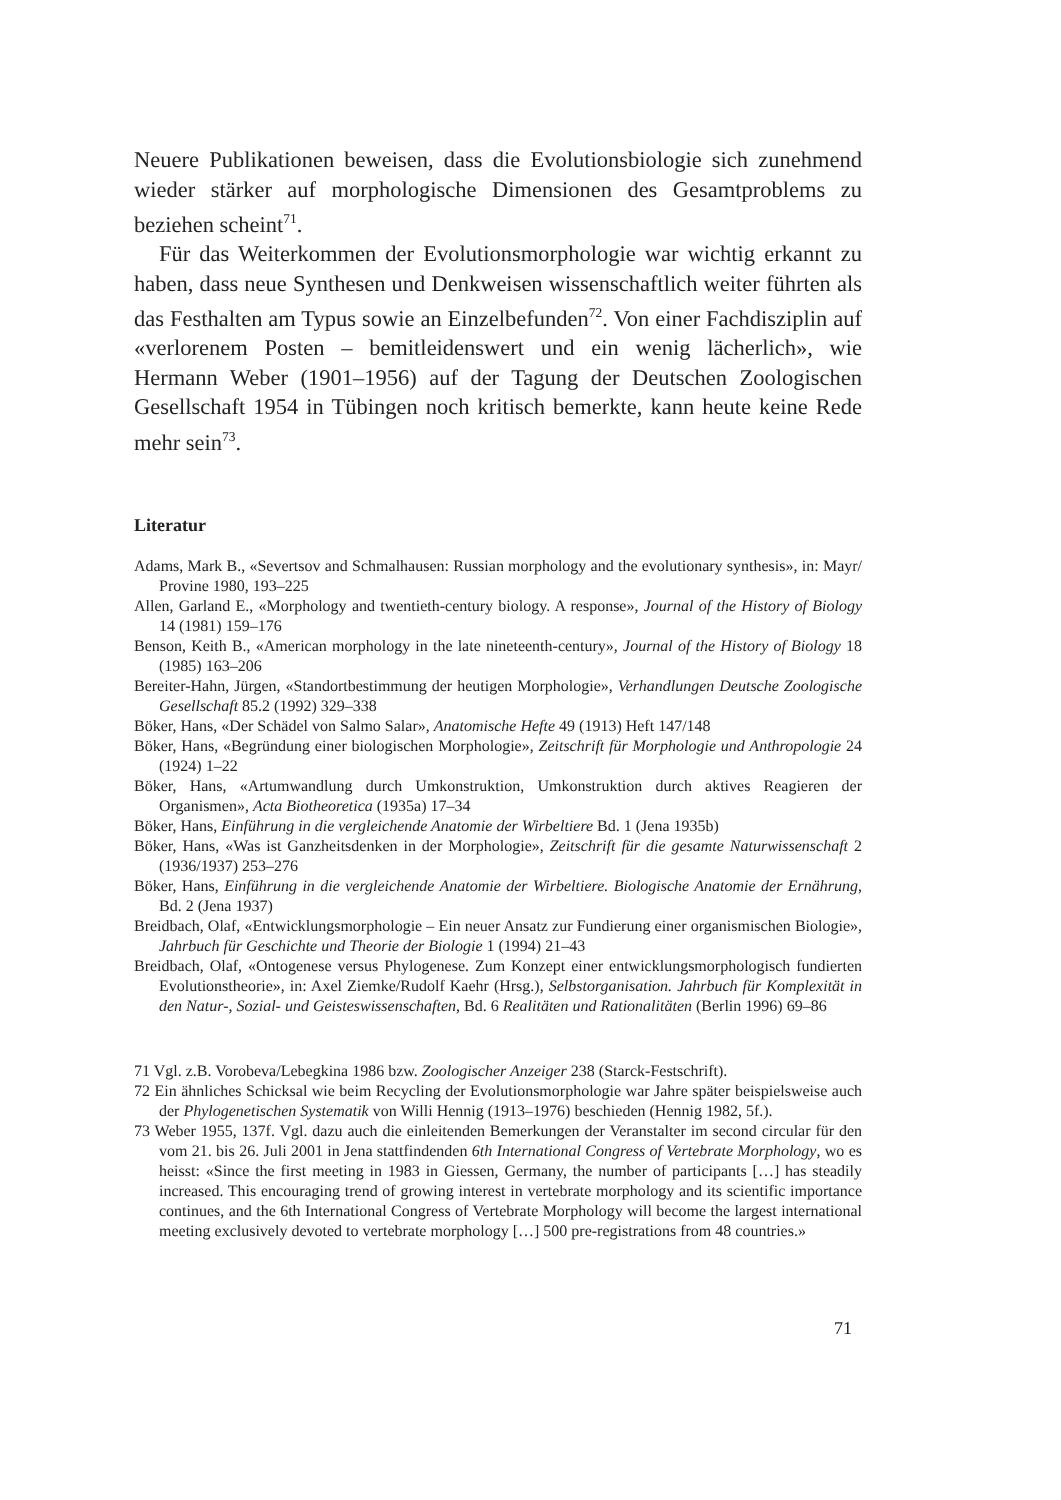Neuere Publikationen beweisen, dass die Evolutionsbiologie sich zunehmend wieder stärker auf morphologische Dimensionen des Gesamtproblems zu beziehen scheint<sup>71</sup>.
Für das Weiterkommen der Evolutionsmorphologie war wichtig erkannt zu haben, dass neue Synthesen und Denkweisen wissenschaftlich weiter führten als das Festhalten am Typus sowie an Einzelbefunden<sup>72</sup>. Von einer Fachdisziplin auf «verlorenem Posten – bemitleidenswert und ein wenig lächerlich», wie Hermann Weber (1901–1956) auf der Tagung der Deutschen Zoologischen Gesellschaft 1954 in Tübingen noch kritisch bemerkte, kann heute keine Rede mehr sein<sup>73</sup>.
Literatur
Adams, Mark B., «Severtsov and Schmalhausen: Russian morphology and the evolutionary synthesis», in: Mayr/ Provine 1980, 193–225
Allen, Garland E., «Morphology and twentieth-century biology. A response», Journal of the History of Biology 14 (1981) 159–176
Benson, Keith B., «American morphology in the late nineteenth-century», Journal of the History of Biology 18 (1985) 163–206
Bereiter-Hahn, Jürgen, «Standortbestimmung der heutigen Morphologie», Verhandlungen Deutsche Zoologische Gesellschaft 85.2 (1992) 329–338
Böker, Hans, «Der Schädel von Salmo Salar», Anatomische Hefte 49 (1913) Heft 147/148
Böker, Hans, «Begründung einer biologischen Morphologie», Zeitschrift für Morphologie und Anthropologie 24 (1924) 1–22
Böker, Hans, «Artumwandlung durch Umkonstruktion, Umkonstruktion durch aktives Reagieren der Organismen», Acta Biotheoretica (1935a) 17–34
Böker, Hans, Einführung in die vergleichende Anatomie der Wirbeltiere Bd. 1 (Jena 1935b)
Böker, Hans, «Was ist Ganzheitsdenken in der Morphologie», Zeitschrift für die gesamte Naturwissenschaft 2 (1936/1937) 253–276
Böker, Hans, Einführung in die vergleichende Anatomie der Wirbeltiere. Biologische Anatomie der Ernährung, Bd. 2 (Jena 1937)
Breidbach, Olaf, «Entwicklungsmorphologie – Ein neuer Ansatz zur Fundierung einer organismischen Biologie», Jahrbuch für Geschichte und Theorie der Biologie 1 (1994) 21–43
Breidbach, Olaf, «Ontogenese versus Phylogenese. Zum Konzept einer entwicklungsmorphologisch fundierten Evolutionstheorie», in: Axel Ziemke/Rudolf Kaehr (Hrsg.), Selbstorganisation. Jahrbuch für Komplexität in den Natur-, Sozial- und Geisteswissenschaften, Bd. 6 Realitäten und Rationalitäten (Berlin 1996) 69–86
71 Vgl. z.B. Vorobeva/Lebegkina 1986 bzw. Zoologischer Anzeiger 238 (Starck-Festschrift).
72 Ein ähnliches Schicksal wie beim Recycling der Evolutionsmorphologie war Jahre später beispielsweise auch der Phylogenetischen Systematik von Willi Hennig (1913–1976) beschieden (Hennig 1982, 5f.).
73 Weber 1955, 137f. Vgl. dazu auch die einleitenden Bemerkungen der Veranstalter im second circular für den vom 21. bis 26. Juli 2001 in Jena stattfindenden 6th International Congress of Vertebrate Morphology, wo es heisst: «Since the first meeting in 1983 in Giessen, Germany, the number of participants […] has steadily increased. This encouraging trend of growing interest in vertebrate morphology and its scientific importance continues, and the 6th International Congress of Vertebrate Morphology will become the largest international meeting exclusively devoted to vertebrate morphology […] 500 pre-registrations from 48 countries.»
71